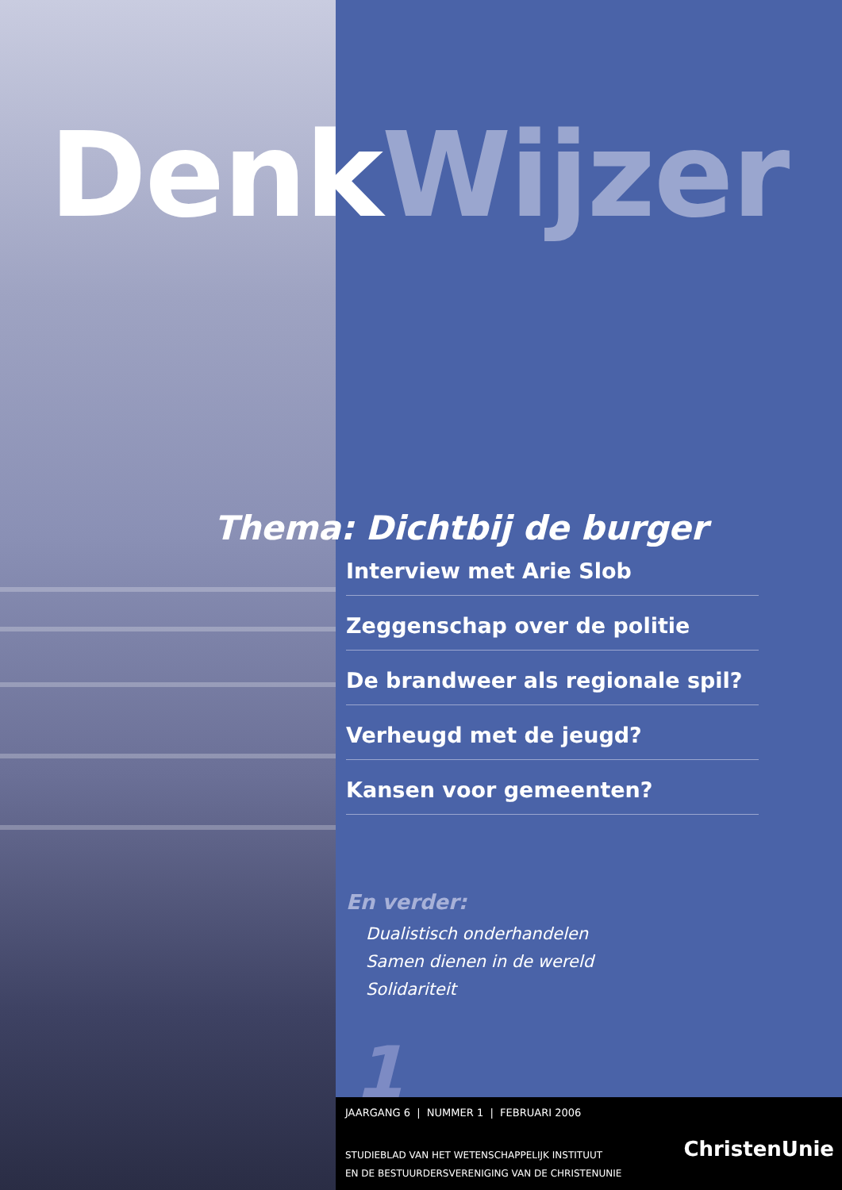Denk Wijzer
Thema: Dichtbij de burger
Interview met Arie Slob
Zeggenschap over de politie
De brandweer als regionale spil?
Verheugd met de jeugd?
Kansen voor gemeenten?
En verder:
Dualistisch onderhandelen
Samen dienen in de wereld
Solidariteit
1
JAARGANG 6 | NUMMER 1 | FEBRUARI 2006
STUDIEBLAD VAN HET WETENSCHAPPELIJK INSTITUUT
EN DE BESTUURDERSVERENIGING VAN DE CHRISTENUNIE
ChristenUnie